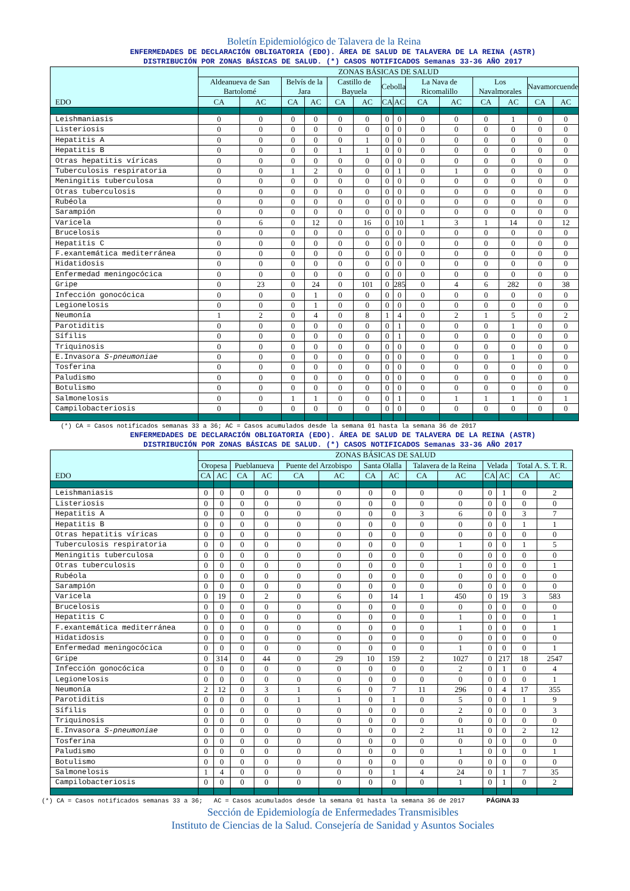Boletín Epidemiológico de Talavera de la Reina
ENFERMEDADES DE DECLARACIÓN OBLIGATORIA (EDO). ÁREA DE SALUD DE TALAVERA DE LA REINA (ASTR)
DISTRIBUCIÓN POR ZONAS BÁSICAS DE SALUD. (*) CASOS NOTIFICADOS Semanas 33-36 AÑO 2017
| EDO | ZONAS BÁSICAS DE SALUD | | | | | | | | | | | | | |
| --- | --- | --- | --- | --- | --- | --- | --- | --- | --- | --- | --- | --- | --- | --- |
| | Aldeanueva de San Bartolomé | | Belvís de la Jara | | Castillo de Bayuela | | Cebolla | | La Nava de Ricomalillo | | Los Navalmorales | | Navamorcuende | |
| | CA | AC | CA | AC | CA | AC | CA | AC | CA | AC | CA | AC | CA | AC |
| Leishmaniasis | 0 | 0 | 0 | 0 | 0 | 0 | 0 | 0 | 0 | 0 | 0 | 1 | 0 | 0 |
| Listeriosis | 0 | 0 | 0 | 0 | 0 | 0 | 0 | 0 | 0 | 0 | 0 | 0 | 0 | 0 |
| Hepatitis A | 0 | 0 | 0 | 0 | 0 | 1 | 0 | 0 | 0 | 0 | 0 | 0 | 0 | 0 |
| Hepatitis B | 0 | 0 | 0 | 0 | 1 | 1 | 0 | 0 | 0 | 0 | 0 | 0 | 0 | 0 |
| Otras hepatitis víricas | 0 | 0 | 0 | 0 | 0 | 0 | 0 | 0 | 0 | 0 | 0 | 0 | 0 | 0 |
| Tuberculosis respiratoria | 0 | 0 | 1 | 2 | 0 | 0 | 0 | 1 | 0 | 1 | 0 | 0 | 0 | 0 |
| Meningitis tuberculosa | 0 | 0 | 0 | 0 | 0 | 0 | 0 | 0 | 0 | 0 | 0 | 0 | 0 | 0 |
| Otras tuberculosis | 0 | 0 | 0 | 0 | 0 | 0 | 0 | 0 | 0 | 0 | 0 | 0 | 0 | 0 |
| Rubéola | 0 | 0 | 0 | 0 | 0 | 0 | 0 | 0 | 0 | 0 | 0 | 0 | 0 | 0 |
| Sarampión | 0 | 0 | 0 | 0 | 0 | 0 | 0 | 0 | 0 | 0 | 0 | 0 | 0 | 0 |
| Varicela | 0 | 6 | 0 | 12 | 0 | 16 | 0 | 10 | 1 | 3 | 1 | 14 | 0 | 12 |
| Brucelosis | 0 | 0 | 0 | 0 | 0 | 0 | 0 | 0 | 0 | 0 | 0 | 0 | 0 | 0 |
| Hepatitis C | 0 | 0 | 0 | 0 | 0 | 0 | 0 | 0 | 0 | 0 | 0 | 0 | 0 | 0 |
| F.exantemática mediterránea | 0 | 0 | 0 | 0 | 0 | 0 | 0 | 0 | 0 | 0 | 0 | 0 | 0 | 0 |
| Hidatidosis | 0 | 0 | 0 | 0 | 0 | 0 | 0 | 0 | 0 | 0 | 0 | 0 | 0 | 0 |
| Enfermedad meningocócica | 0 | 0 | 0 | 0 | 0 | 0 | 0 | 0 | 0 | 0 | 0 | 0 | 0 | 0 |
| Gripe | 0 | 23 | 0 | 24 | 0 | 101 | 0 | 285 | 0 | 4 | 6 | 282 | 0 | 38 |
| Infección gonocócica | 0 | 0 | 0 | 1 | 0 | 0 | 0 | 0 | 0 | 0 | 0 | 0 | 0 | 0 |
| Legionelosis | 0 | 0 | 0 | 1 | 0 | 0 | 0 | 0 | 0 | 0 | 0 | 0 | 0 | 0 |
| Neumonía | 1 | 2 | 0 | 4 | 0 | 8 | 1 | 4 | 0 | 2 | 1 | 5 | 0 | 2 |
| Parotiditis | 0 | 0 | 0 | 0 | 0 | 0 | 0 | 1 | 0 | 0 | 0 | 1 | 0 | 0 |
| Sífilis | 0 | 0 | 0 | 0 | 0 | 0 | 0 | 1 | 0 | 0 | 0 | 0 | 0 | 0 |
| Triquinosis | 0 | 0 | 0 | 0 | 0 | 0 | 0 | 0 | 0 | 0 | 0 | 0 | 0 | 0 |
| E.Invasora S-pneumoniae | 0 | 0 | 0 | 0 | 0 | 0 | 0 | 0 | 0 | 0 | 0 | 1 | 0 | 0 |
| Tosferina | 0 | 0 | 0 | 0 | 0 | 0 | 0 | 0 | 0 | 0 | 0 | 0 | 0 | 0 |
| Paludismo | 0 | 0 | 0 | 0 | 0 | 0 | 0 | 0 | 0 | 0 | 0 | 0 | 0 | 0 |
| Botulismo | 0 | 0 | 0 | 0 | 0 | 0 | 0 | 0 | 0 | 0 | 0 | 0 | 0 | 0 |
| Salmonelosis | 0 | 0 | 1 | 1 | 0 | 0 | 0 | 1 | 0 | 1 | 1 | 1 | 0 | 1 |
| Campilobacteriosis | 0 | 0 | 0 | 0 | 0 | 0 | 0 | 0 | 0 | 0 | 0 | 0 | 0 | 0 |
(*) CA = Casos notificados semanas 33 a 36; AC = Casos acumulados desde la semana 01 hasta la semana 36 de 2017
ENFERMEDADES DE DECLARACIÓN OBLIGATORIA (EDO). ÁREA DE SALUD DE TALAVERA DE LA REINA (ASTR)
DISTRIBUCIÓN POR ZONAS BÁSICAS DE SALUD. (*) CASOS NOTIFICADOS Semanas 33-36 AÑO 2017
| EDO | ZONAS BÁSICAS DE SALUD | | | | | | | | | | | | | |
| --- | --- | --- | --- | --- | --- | --- | --- | --- | --- | --- | --- | --- | --- | --- |
| | Oropesa | | Pueblanueva | | Puente del Arzobispo | | Santa Olalla | | Talavera de la Reina | | Velada | | Total A. S. T. R. | |
| | CA | AC | CA | AC | CA | AC | CA | AC | CA | AC | CA | AC | CA | AC |
| Leishmaniasis | 0 | 0 | 0 | 0 | 0 | 0 | 0 | 0 | 0 | 0 | 0 | 1 | 0 | 2 |
| Listeriosis | 0 | 0 | 0 | 0 | 0 | 0 | 0 | 0 | 0 | 0 | 0 | 0 | 0 | 0 |
| Hepatitis A | 0 | 0 | 0 | 0 | 0 | 0 | 0 | 0 | 3 | 6 | 0 | 0 | 3 | 7 |
| Hepatitis B | 0 | 0 | 0 | 0 | 0 | 0 | 0 | 0 | 0 | 0 | 0 | 0 | 1 | 1 |
| Otras hepatitis víricas | 0 | 0 | 0 | 0 | 0 | 0 | 0 | 0 | 0 | 0 | 0 | 0 | 0 | 0 |
| Tuberculosis respiratoria | 0 | 0 | 0 | 0 | 0 | 0 | 0 | 0 | 0 | 1 | 0 | 0 | 1 | 5 |
| Meningitis tuberculosa | 0 | 0 | 0 | 0 | 0 | 0 | 0 | 0 | 0 | 0 | 0 | 0 | 0 | 0 |
| Otras tuberculosis | 0 | 0 | 0 | 0 | 0 | 0 | 0 | 0 | 0 | 1 | 0 | 0 | 0 | 1 |
| Rubéola | 0 | 0 | 0 | 0 | 0 | 0 | 0 | 0 | 0 | 0 | 0 | 0 | 0 | 0 |
| Sarampión | 0 | 0 | 0 | 0 | 0 | 0 | 0 | 0 | 0 | 0 | 0 | 0 | 0 | 0 |
| Varicela | 0 | 19 | 0 | 2 | 0 | 6 | 0 | 14 | 1 | 450 | 0 | 19 | 3 | 583 |
| Brucelosis | 0 | 0 | 0 | 0 | 0 | 0 | 0 | 0 | 0 | 0 | 0 | 0 | 0 | 0 |
| Hepatitis C | 0 | 0 | 0 | 0 | 0 | 0 | 0 | 0 | 0 | 1 | 0 | 0 | 0 | 1 |
| F.exantemática mediterránea | 0 | 0 | 0 | 0 | 0 | 0 | 0 | 0 | 0 | 1 | 0 | 0 | 0 | 1 |
| Hidatidosis | 0 | 0 | 0 | 0 | 0 | 0 | 0 | 0 | 0 | 0 | 0 | 0 | 0 | 0 |
| Enfermedad meningocócica | 0 | 0 | 0 | 0 | 0 | 0 | 0 | 0 | 0 | 1 | 0 | 0 | 0 | 1 |
| Gripe | 0 | 314 | 0 | 44 | 0 | 29 | 10 | 159 | 2 | 1027 | 0 | 217 | 18 | 2547 |
| Infección gonocócica | 0 | 0 | 0 | 0 | 0 | 0 | 0 | 0 | 0 | 2 | 0 | 1 | 0 | 4 |
| Legionelosis | 0 | 0 | 0 | 0 | 0 | 0 | 0 | 0 | 0 | 0 | 0 | 0 | 0 | 1 |
| Neumonía | 2 | 12 | 0 | 3 | 1 | 6 | 0 | 7 | 11 | 296 | 0 | 4 | 17 | 355 |
| Parotiditis | 0 | 0 | 0 | 0 | 1 | 1 | 0 | 1 | 0 | 5 | 0 | 0 | 1 | 9 |
| Sífilis | 0 | 0 | 0 | 0 | 0 | 0 | 0 | 0 | 0 | 2 | 0 | 0 | 0 | 3 |
| Triquinosis | 0 | 0 | 0 | 0 | 0 | 0 | 0 | 0 | 0 | 0 | 0 | 0 | 0 | 0 |
| E.Invasora S-pneumoniae | 0 | 0 | 0 | 0 | 0 | 0 | 0 | 0 | 2 | 11 | 0 | 0 | 2 | 12 |
| Tosferina | 0 | 0 | 0 | 0 | 0 | 0 | 0 | 0 | 0 | 0 | 0 | 0 | 0 | 0 |
| Paludismo | 0 | 0 | 0 | 0 | 0 | 0 | 0 | 0 | 0 | 1 | 0 | 0 | 0 | 1 |
| Botulismo | 0 | 0 | 0 | 0 | 0 | 0 | 0 | 0 | 0 | 0 | 0 | 0 | 0 | 0 |
| Salmonelosis | 1 | 4 | 0 | 0 | 0 | 0 | 0 | 1 | 4 | 24 | 0 | 1 | 7 | 35 |
| Campilobacteriosis | 0 | 0 | 0 | 0 | 0 | 0 | 0 | 0 | 0 | 1 | 0 | 1 | 0 | 2 |
(*) CA = Casos notificados semanas 33 a 36; AC = Casos acumulados desde la semana 01 hasta la semana 36 de 2017 PÁGINA 33
Sección de Epidemiología de Enfermedades Transmisibles
Instituto de Ciencias de la Salud. Consejería de Sanidad y Asuntos Sociales